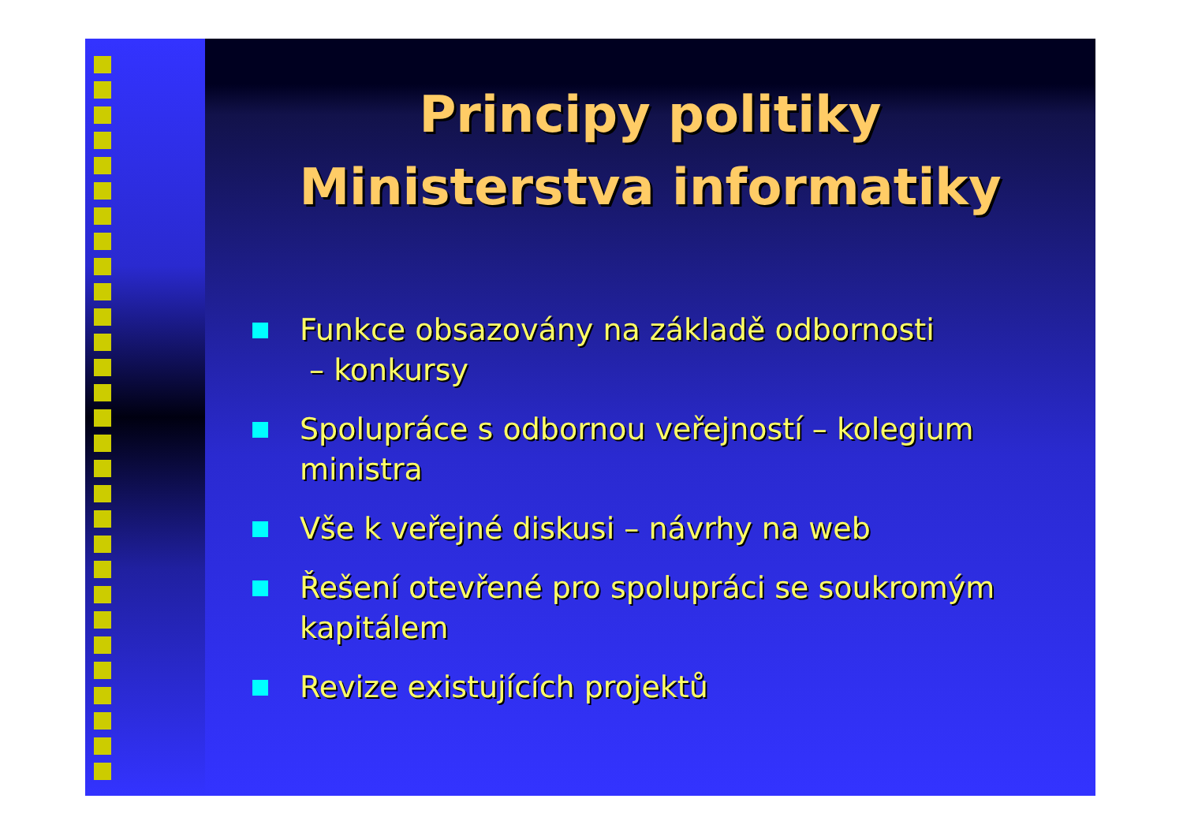Principy politiky
Ministerstva informatiky
Funkce obsazovány na základě odbornosti
– konkursy
Spolupráce s odbornou veřejností – kolegium ministra
Vše k veřejné diskusi – návrhy na web
Řešení otevřené pro spolupráci se soukromým kapitálem
Revize existujících projektů